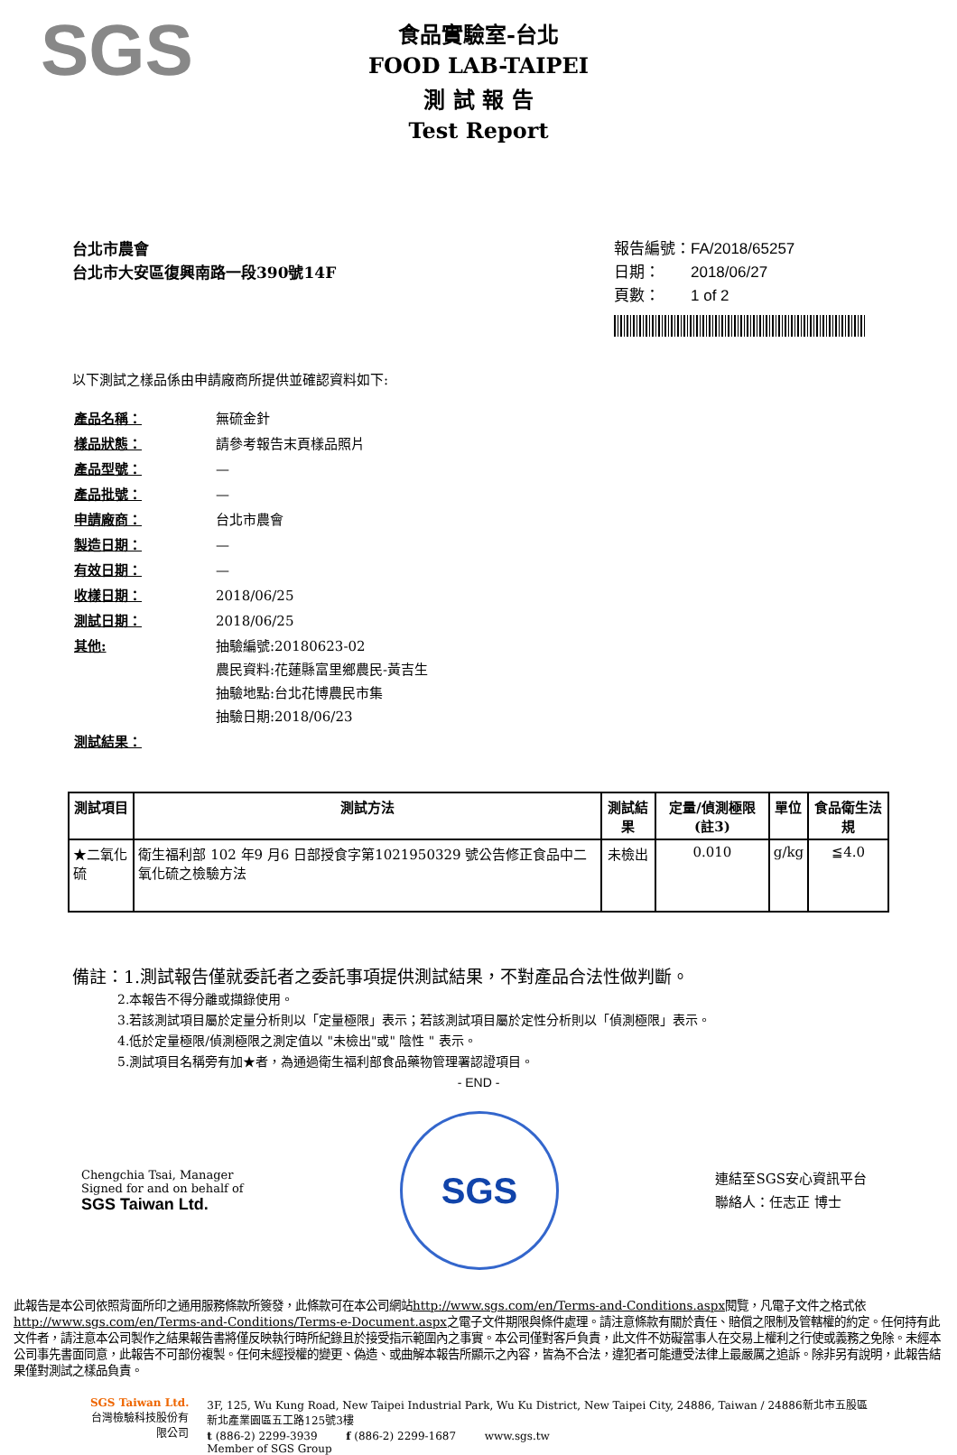SGS
食品實驗室-台北
FOOD LAB-TAIPEI
測 試 報 告
Test Report
台北市農會
台北市大安區復興南路一段390號14F
報告編號：FA/2018/65257
日期：　　2018/06/27
頁數：　　1 of 2
以下測試之樣品係由申請廠商所提供並確認資料如下:
| 產品名稱： | 無硫金針 |
| 樣品狀態： | 請參考報告末頁樣品照片 |
| 產品型號： | — |
| 產品批號： | — |
| 申請廠商： | 台北市農會 |
| 製造日期： | — |
| 有效日期： | — |
| 收樣日期： | 2018/06/25 |
| 測試日期： | 2018/06/25 |
| 其他: | 抽驗編號:20180623-02 農民資料:花蓮縣富里鄉農民-黃吉生 抽驗地點:台北花博農民市集 抽驗日期:2018/06/23 |
| 測試結果： | |
| 測試項目 | 測試方法 | 測試結果 | 定量/偵測極限(註3) | 單位 | 食品衛生法規 |
| --- | --- | --- | --- | --- | --- |
| ★二氧化硫 | 衛生福利部 102 年9 月6 日部授食字第1021950329 號公告修正食品中二氧化硫之檢驗方法 | 未檢出 | 0.010 | g/kg | ≦4.0 |
備註：1.測試報告僅就委託者之委託事項提供測試結果，不對產品合法性做判斷。
2.本報告不得分離或擷錄使用。
3.若該測試項目屬於定量分析則以「定量極限」表示；若該測試項目屬於定性分析則以「偵測極限」表示。
4.低於定量極限/偵測極限之測定值以 "未檢出"或" 陰性 " 表示。
5.測試項目名稱旁有加★者，為通過衛生福利部食品藥物管理署認證項目。
- END -
Chengchia Tsai, Manager
Signed for and on behalf of
SGS Taiwan Ltd.
SGS
連結至SGS安心資訊平台
聯絡人：任志正 博士
此報告是本公司依照背面所印之通用服務條款所簽發，此條款可在本公司網站http://www.sgs.com/en/Terms-and-Conditions.aspx閱覽，凡電子文件之格式依http://www.sgs.com/en/Terms-and-Conditions/Terms-e-Document.aspx之電子文件期限與條件處理。請注意條款有關於責任、賠償之限制及管轄權的約定。任何持有此文件者，請注意本公司製作之結果報告書將僅反映執行時所紀錄且於接受指示範圍內之事實。本公司僅對客戶負責，此文件不妨礙當事人在交易上權利之行使或義務之免除。未經本公司事先書面同意，此報告不可部份複製。任何未經授權的變更、偽造、或曲解本報告所顯示之內容，皆為不合法，違犯者可能遭受法律上最嚴厲之追訴。除非另有說明，此報告結果僅對測試之樣品負責。
SGS Taiwan Ltd.
台灣檢驗科技股份有限公司
3F, 125, Wu Kung Road, New Taipei Industrial Park, Wu Ku District, New Taipei City, 24886, Taiwan / 24886新北市五股區新北產業園區五工路125號3樓
t (886-2) 2299-3939 　　 f (886-2) 2299-1687 　　 www.sgs.tw
Member of SGS Group